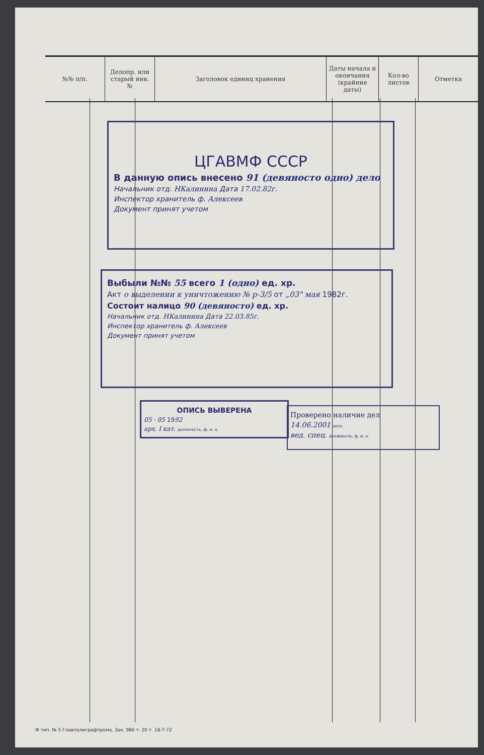| №№ п/п. | Делопр. или старый инв. № | Заголовок единиц хранения | Даты начала и окончания (крайние даты) | Кол-во листов | Отметка |
| --- | --- | --- | --- | --- | --- |
ЦГАВМФ СССР
В данную опись внесено 91 (девяносто одно) дело
Начальник отд. НКалинина Дата 17.02.82г.
Инспектор хранитель ф. Алексеев
Документ принят учетом
Выбыли №№ 55 всего 1 (одно) ед. хр.
Акт о выделении к уничтожению № р-3/5 от „03" мая 1982г.
Состоит налицо 90 (девяносто) ед. хр.
Начальник отд. НКалинина Дата 22.03.85г.
Инспектор хранитель ф. Алексеев
Документ принят учетом
ОПИСЬ ВЫВЕРЕНА
05 · 05 1992
арх. I кат. должность, ф. и. о.
Проверено наличие дел
14.06.2001 дата
вед. спец. должность, ф. и. о.
Ф тип. № 5 Главполиграфпрома. Зак. 986 т. 20 т. 18-7-72